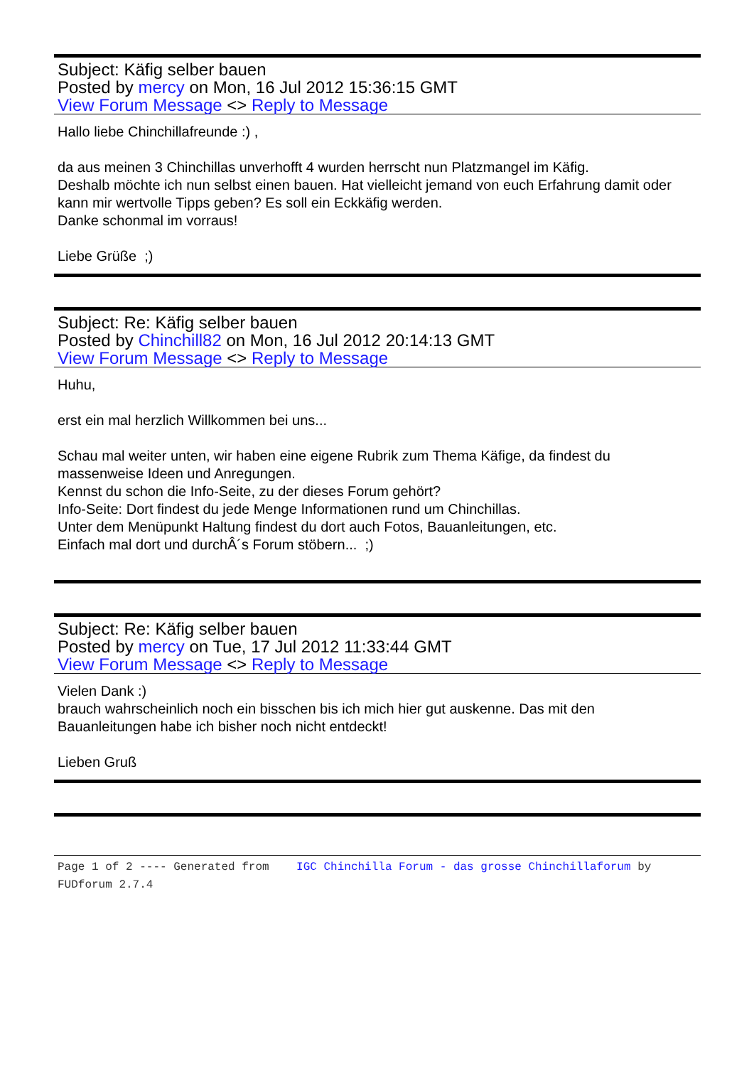Subject: Käfig selber bauen
Posted by mercy on Mon, 16 Jul 2012 15:36:15 GMT
View Forum Message <> Reply to Message
Hallo liebe Chinchillafreunde :) ,
da aus meinen 3 Chinchillas unverhofft 4 wurden herrscht nun Platzmangel im Käfig.
Deshalb möchte ich nun selbst einen bauen. Hat vielleicht jemand von euch Erfahrung damit oder kann mir wertvolle Tipps geben? Es soll ein Eckkäfig werden.
Danke schonmal im vorraus!
Liebe Grüße ;)
Subject: Re: Käfig selber bauen
Posted by Chinchill82 on Mon, 16 Jul 2012 20:14:13 GMT
View Forum Message <> Reply to Message
Huhu,
erst ein mal herzlich Willkommen bei uns...
Schau mal weiter unten, wir haben eine eigene Rubrik zum Thema Käfige, da findest du massenweise Ideen und Anregungen.
Kennst du schon die Info-Seite, zu der dieses Forum gehört?
Info-Seite: Dort findest du jede Menge Informationen rund um Chinchillas.
Unter dem Menüpunkt Haltung findest du dort auch Fotos, Bauanleitungen, etc.
Einfach mal dort und durchÂ´s Forum stöbern... ;)
Subject: Re: Käfig selber bauen
Posted by mercy on Tue, 17 Jul 2012 11:33:44 GMT
View Forum Message <> Reply to Message
Vielen Dank :)
brauch wahrscheinlich noch ein bisschen bis ich mich hier gut auskenne. Das mit den Bauanleitungen habe ich bisher noch nicht entdeckt!
Lieben Gruß
Page 1 of 2 ---- Generated from IGC Chinchilla Forum - das grosse Chinchillaforum by FUDforum 2.7.4